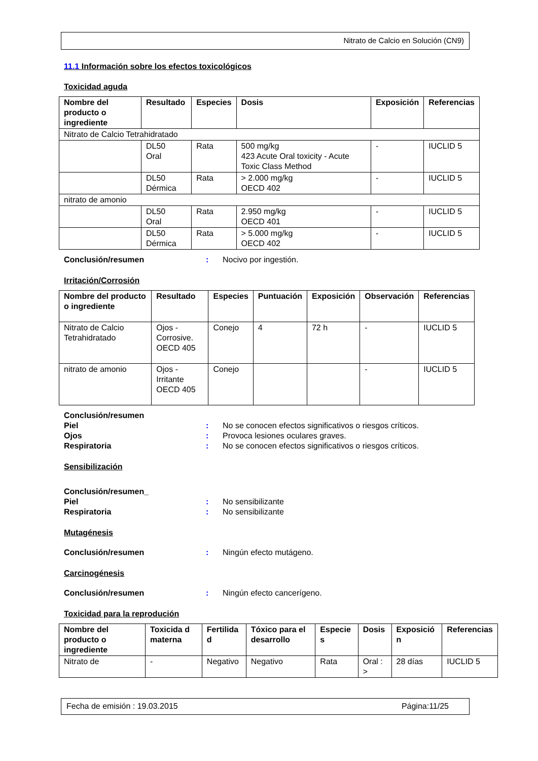Nitrato de Calcio en Solución (CN9)
11.1 Información sobre los efectos toxicológicos
Toxicidad aguda
| Nombre del producto o ingrediente | Resultado | Especies | Dosis | Exposición | Referencias |
| --- | --- | --- | --- | --- | --- |
| Nitrato de Calcio Tetrahidratado | | | | | |
| | DL50 Oral | Rata | 500 mg/kg 423 Acute Oral toxicity - Acute Toxic Class Method | - | IUCLID 5 |
| | DL50 Dérmica | Rata | > 2.000 mg/kg OECD 402 | - | IUCLID 5 |
| nitrato de amonio | | | | | |
| | DL50 Oral | Rata | 2.950 mg/kg OECD 401 | - | IUCLID 5 |
| | DL50 Dérmica | Rata | > 5.000 mg/kg OECD 402 | - | IUCLID 5 |
Conclusión/resumen: Nocivo por ingestión.
Irritación/Corrosión
| Nombre del producto o ingrediente | Resultado | Especies | Puntuación | Exposición | Observación | Referencias |
| --- | --- | --- | --- | --- | --- | --- |
| Nitrato de Calcio Tetrahidratado | Ojos - Corrosive. OECD 405 | Conejo | 4 | 72 h | - | IUCLID 5 |
| nitrato de amonio | Ojos - Irritante OECD 405 | Conejo | | | - | IUCLID 5 |
Conclusión/resumen
Piel: No se conocen efectos significativos o riesgos críticos.
Ojos: Provoca lesiones oculares graves.
Respiratoria: No se conocen efectos significativos o riesgos críticos.
Sensibilización
Conclusión/resumen_
Piel: No sensibilizante
Respiratoria: No sensibilizante
Mutagénesis
Conclusión/resumen: Ningún efecto mutágeno.
Carcinogénesis
Conclusión/resumen: Ningún efecto cancerígeno.
Toxicidad para la reprodución
| Nombre del producto o ingrediente | Toxicida d materna | Fertilida d | Tóxico para el desarrollo | Especie s | Dosis | Exposició n | Referencias |
| --- | --- | --- | --- | --- | --- | --- | --- |
| Nitrato de | - | Negativo | Negativo | Rata | Oral : > | 28 días | IUCLID 5 |
Fecha de emisión : 19.03.2015 Página:11/25